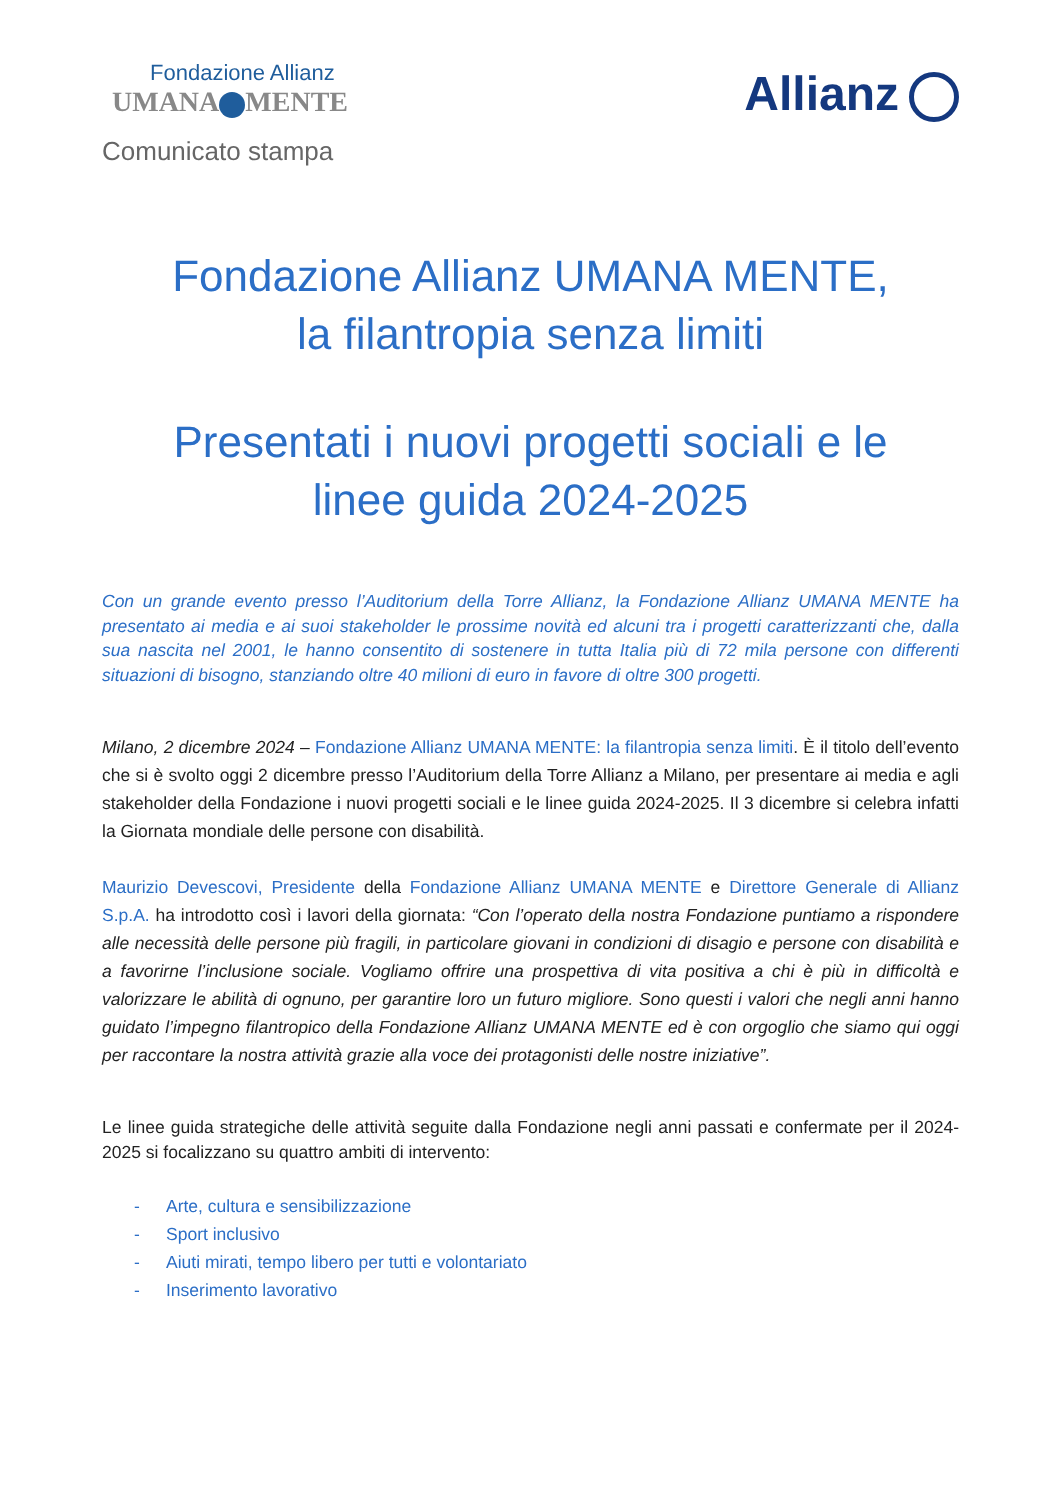Fondazione Allianz
UMANA MENTE
Allianz
Comunicato stampa
Fondazione Allianz UMANA MENTE,
la filantropia senza limiti
Presentati i nuovi progetti sociali e le
linee guida 2024-2025
Con un grande evento presso l’Auditorium della Torre Allianz, la Fondazione Allianz UMANA MENTE ha presentato ai media e ai suoi stakeholder le prossime novità ed alcuni tra i progetti caratterizzanti che, dalla sua nascita nel 2001, le hanno consentito di sostenere in tutta Italia più di 72 mila persone con differenti situazioni di bisogno, stanziando oltre 40 milioni di euro in favore di oltre 300 progetti.
Milano, 2 dicembre 2024 – Fondazione Allianz UMANA MENTE: la filantropia senza limiti. È il titolo dell’evento che si è svolto oggi 2 dicembre presso l’Auditorium della Torre Allianz a Milano, per presentare ai media e agli stakeholder della Fondazione i nuovi progetti sociali e le linee guida 2024-2025. Il 3 dicembre si celebra infatti la Giornata mondiale delle persone con disabilità.
Maurizio Devescovi, Presidente della Fondazione Allianz UMANA MENTE e Direttore Generale di Allianz S.p.A. ha introdotto così i lavori della giornata: “Con l’operato della nostra Fondazione puntiamo a rispondere alle necessità delle persone più fragili, in particolare giovani in condizioni di disagio e persone con disabilità e a favorirne l’inclusione sociale. Vogliamo offrire una prospettiva di vita positiva a chi è più in difficoltà e valorizzare le abilità di ognuno, per garantire loro un futuro migliore. Sono questi i valori che negli anni hanno guidato l’impegno filantropico della Fondazione Allianz UMANA MENTE ed è con orgoglio che siamo qui oggi per raccontare la nostra attività grazie alla voce dei protagonisti delle nostre iniziative”.
Le linee guida strategiche delle attività seguite dalla Fondazione negli anni passati e confermate per il 2024-2025 si focalizzano su quattro ambiti di intervento:
- Arte, cultura e sensibilizzazione
- Sport inclusivo
- Aiuti mirati, tempo libero per tutti e volontariato
- Inserimento lavorativo